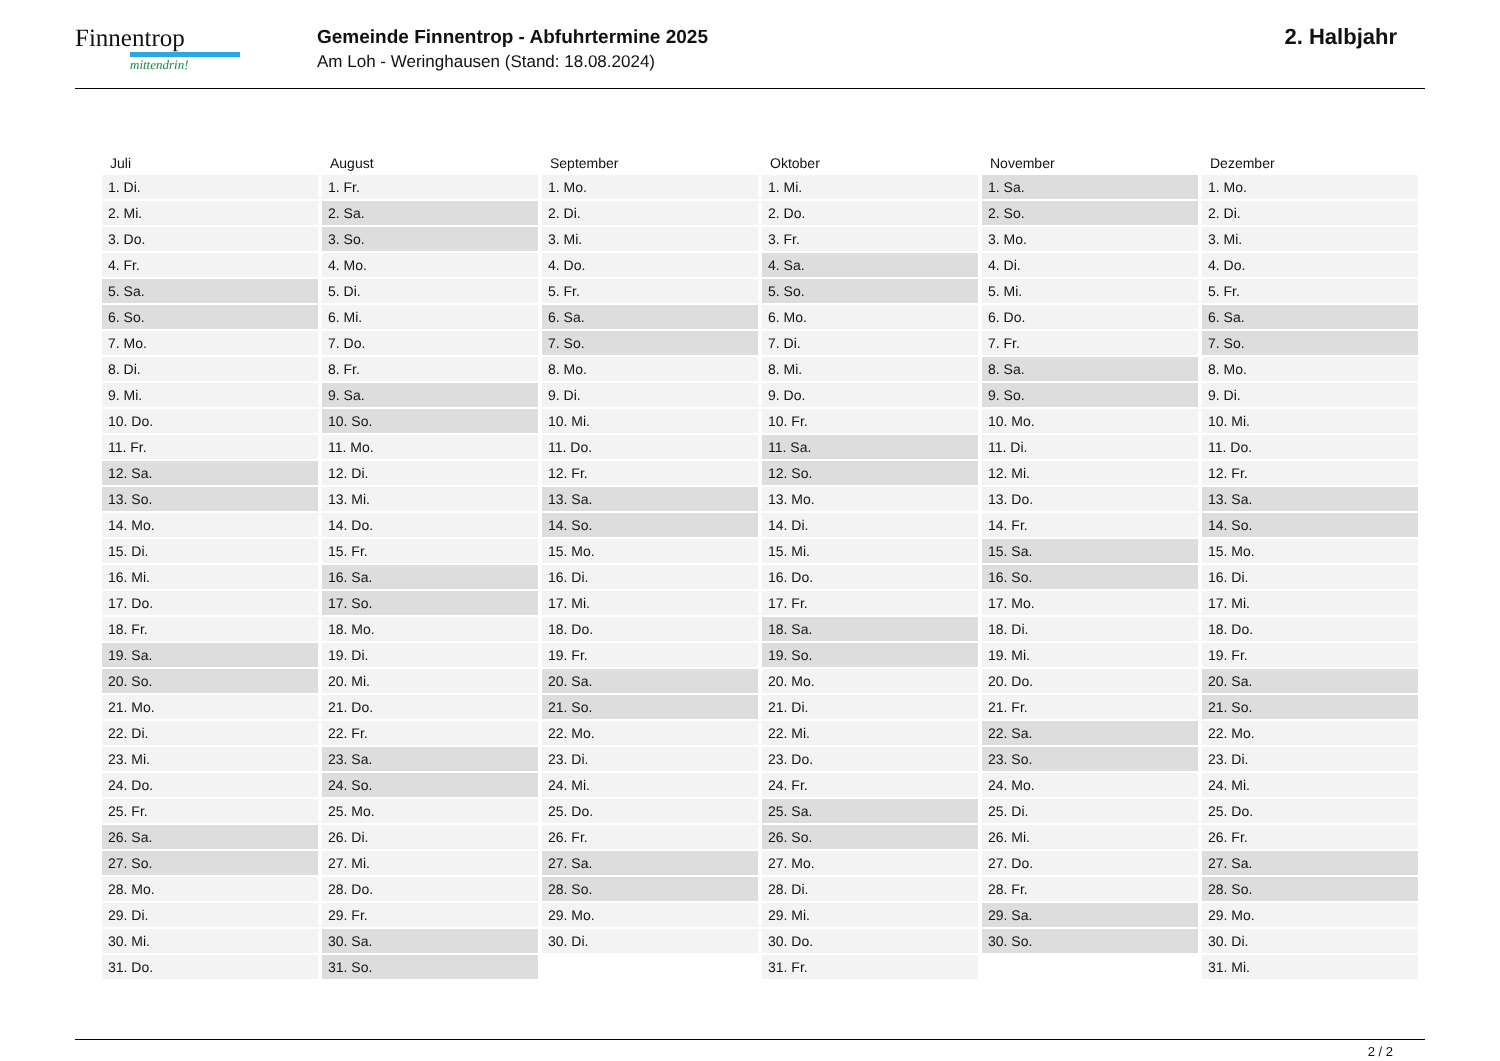Finnentrop
mittendrin!
Gemeinde Finnentrop - Abfuhrtermine 2025
Am Loh - Weringhausen (Stand: 18.08.2024)
2. Halbjahr
| Juli | August | September | Oktober | November | Dezember |
| --- | --- | --- | --- | --- | --- |
| 1. Di. | 1. Fr. | 1. Mo. | 1. Mi. | 1. Sa. | 1. Mo. |
| 2. Mi. | 2. Sa. | 2. Di. | 2. Do. | 2. So. | 2. Di. |
| 3. Do. | 3. So. | 3. Mi. | 3. Fr. | 3. Mo. | 3. Mi. |
| 4. Fr. | 4. Mo. | 4. Do. | 4. Sa. | 4. Di. | 4. Do. |
| 5. Sa. | 5. Di. | 5. Fr. | 5. So. | 5. Mi. | 5. Fr. |
| 6. So. | 6. Mi. | 6. Sa. | 6. Mo. | 6. Do. | 6. Sa. |
| 7. Mo. | 7. Do. | 7. So. | 7. Di. | 7. Fr. | 7. So. |
| 8. Di. | 8. Fr. | 8. Mo. | 8. Mi. | 8. Sa. | 8. Mo. |
| 9. Mi. | 9. Sa. | 9. Di. | 9. Do. | 9. So. | 9. Di. |
| 10. Do. | 10. So. | 10. Mi. | 10. Fr. | 10. Mo. | 10. Mi. |
| 11. Fr. | 11. Mo. | 11. Do. | 11. Sa. | 11. Di. | 11. Do. |
| 12. Sa. | 12. Di. | 12. Fr. | 12. So. | 12. Mi. | 12. Fr. |
| 13. So. | 13. Mi. | 13. Sa. | 13. Mo. | 13. Do. | 13. Sa. |
| 14. Mo. | 14. Do. | 14. So. | 14. Di. | 14. Fr. | 14. So. |
| 15. Di. | 15. Fr. | 15. Mo. | 15. Mi. | 15. Sa. | 15. Mo. |
| 16. Mi. | 16. Sa. | 16. Di. | 16. Do. | 16. So. | 16. Di. |
| 17. Do. | 17. So. | 17. Mi. | 17. Fr. | 17. Mo. | 17. Mi. |
| 18. Fr. | 18. Mo. | 18. Do. | 18. Sa. | 18. Di. | 18. Do. |
| 19. Sa. | 19. Di. | 19. Fr. | 19. So. | 19. Mi. | 19. Fr. |
| 20. So. | 20. Mi. | 20. Sa. | 20. Mo. | 20. Do. | 20. Sa. |
| 21. Mo. | 21. Do. | 21. So. | 21. Di. | 21. Fr. | 21. So. |
| 22. Di. | 22. Fr. | 22. Mo. | 22. Mi. | 22. Sa. | 22. Mo. |
| 23. Mi. | 23. Sa. | 23. Di. | 23. Do. | 23. So. | 23. Di. |
| 24. Do. | 24. So. | 24. Mi. | 24. Fr. | 24. Mo. | 24. Mi. |
| 25. Fr. | 25. Mo. | 25. Do. | 25. Sa. | 25. Di. | 25. Do. |
| 26. Sa. | 26. Di. | 26. Fr. | 26. So. | 26. Mi. | 26. Fr. |
| 27. So. | 27. Mi. | 27. Sa. | 27. Mo. | 27. Do. | 27. Sa. |
| 28. Mo. | 28. Do. | 28. So. | 28. Di. | 28. Fr. | 28. So. |
| 29. Di. | 29. Fr. | 29. Mo. | 29. Mi. | 29. Sa. | 29. Mo. |
| 30. Mi. | 30. Sa. | 30. Di. | 30. Do. | 30. So. | 30. Di. |
| 31. Do. | 31. So. | | 31. Fr. | | 31. Mi. |
2 / 2